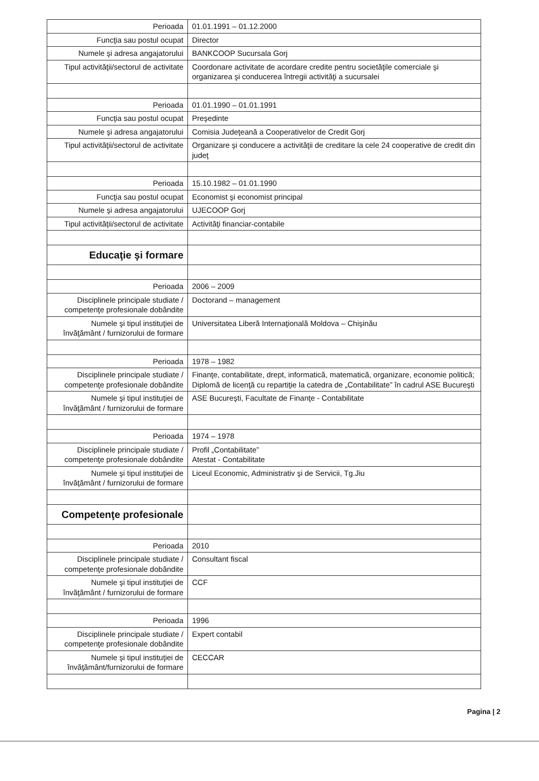| Perioada | 01.01.1991 – 01.12.2000 |
| Funcţia sau postul ocupat | Director |
| Numele şi adresa angajatorului | BANKCOOP Sucursala Gorj |
| Tipul activităţii/sectorul de activitate | Coordonare activitate de acordare credite pentru societăţile comerciale şi organizarea şi conducerea întregii activităţi a sucursalei |
| Perioada | 01.01.1990 – 01.01.1991 |
| Funcţia sau postul ocupat | Preşedinte |
| Numele şi adresa angajatorului | Comisia Judeţeană a Cooperativelor de Credit Gorj |
| Tipul activităţii/sectorul de activitate | Organizare şi conducere a activităţii de creditare la cele 24 cooperative de credit din judeţ |
| Perioada | 15.10.1982 – 01.01.1990 |
| Funcţia sau postul ocupat | Economist şi economist principal |
| Numele şi adresa angajatorului | UJECOOP Gorj |
| Tipul activităţii/sectorul de activitate | Activităţi financiar-contabile |
| Educaţie şi formare | |
| Perioada | 2006 – 2009 |
| Disciplinele principale studiate / competenţe profesionale dobândite | Doctorand – management |
| Numele şi tipul instituţiei de învăţământ / furnizorului de formare | Universitatea Liberă Internaţională Moldova – Chişinău |
| Perioada | 1978 – 1982 |
| Disciplinele principale studiate / competenţe profesionale dobândite | Finanţe, contabilitate, drept, informatică, matematică, organizare, economie politică; Diplomă de licenţă cu repartiţie la catedra de „Contabilitate” în cadrul ASE Bucureşti |
| Numele şi tipul instituţiei de învăţământ / furnizorului de formare | ASE Bucureşti, Facultate de Finanţe - Contabilitate |
| Perioada | 1974 – 1978 |
| Disciplinele principale studiate / competenţe profesionale dobândite | Profil „Contabilitate” Atestat - Contabilitate |
| Numele şi tipul instituţiei de învăţământ / furnizorului de formare | Liceul Economic, Administrativ şi de Servicii, Tg.Jiu |
| Competenţe profesionale | |
| Perioada | 2010 |
| Disciplinele principale studiate / competenţe profesionale dobândite | Consultant fiscal |
| Numele şi tipul instituţiei de învăţământ / furnizorului de formare | CCF |
| Perioada | 1996 |
| Disciplinele principale studiate / competenţe profesionale dobândite | Expert contabil |
| Numele şi tipul instituţiei de învăţământ/furnizorului de formare | CECCAR |
Pagina | 2